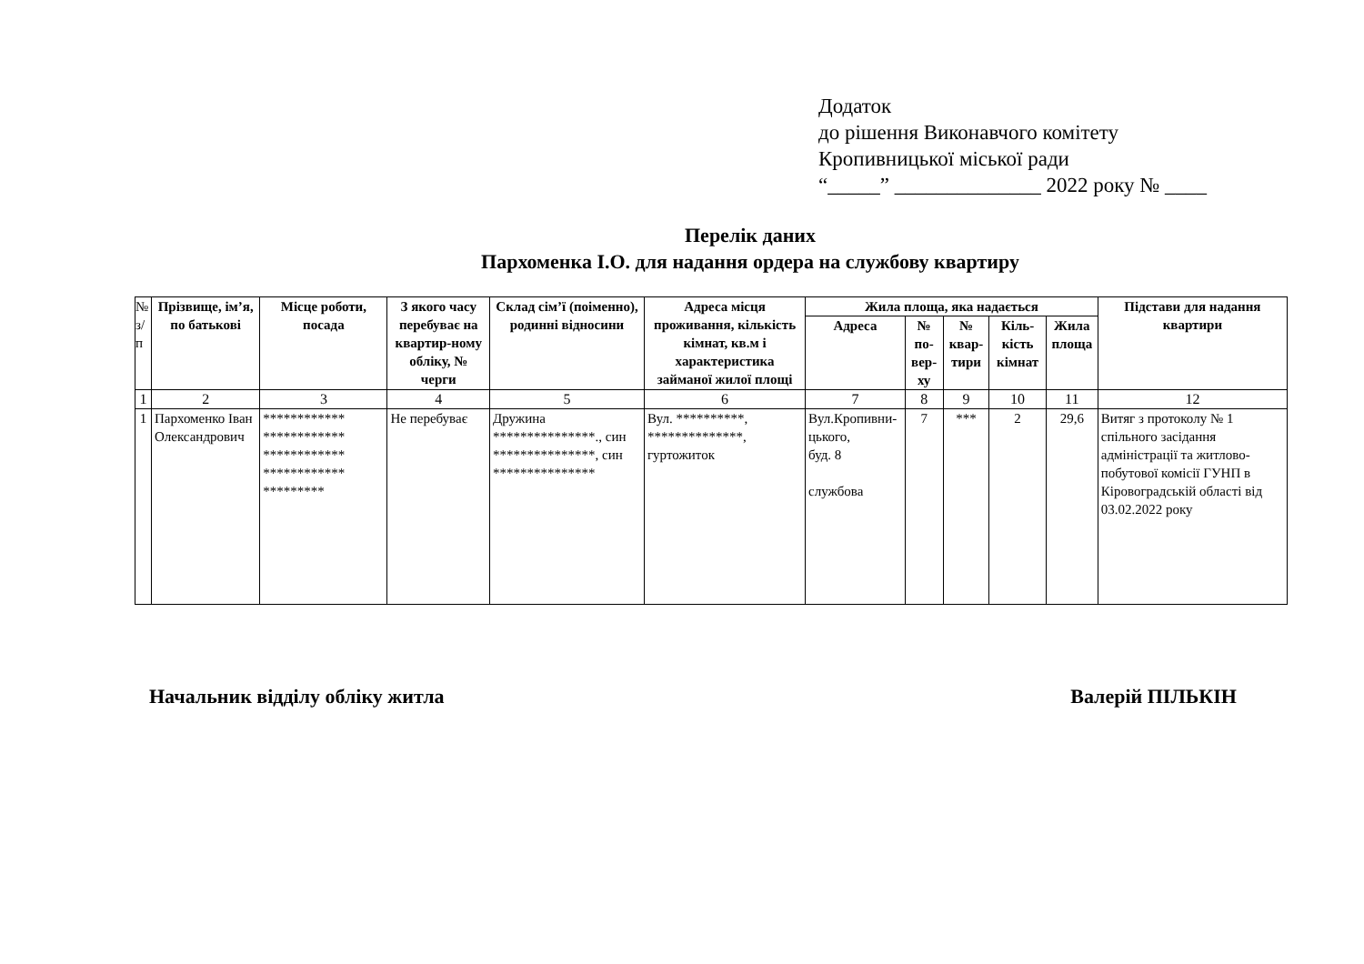Додаток
до рішення Виконавчого комітету
Кропивницької міської ради
“_____” ______________ 2022 року № ____
Перелік даних
Пархоменка І.О. для надання ордера на службову квартиру
| № з/п | Прізвище, ім’я, по батькові | Місце роботи, посада | З якого часу перебуває на квартир-ному обліку, № черги | Склад сім’ї (поіменно), родинні відносини | Адреса місця проживання, кількість кімнат, кв.м і характеристика займаної жилої площі | Жила площа, яка надається | | | | | Підстави для надання квартири |
| --- | --- | --- | --- | --- | --- | --- | --- | --- | --- | --- | --- |
| | | | | | | Адреса | № по-вер-ху | № квар-тири | Кіль-кість кімнат | Жила площа | |
| 1 | 2 | 3 | 4 | 5 | 6 | 7 | 8 | 9 | 10 | 11 | 12 |
| 1 | Пархоменко Іван Олександрович | ************ ************ ************ ************ ********* | Не перебуває | Дружина ***************., син ***************, син *************** | Вул. **********, **************, гуртожиток | Вул.Кропивни-цького, буд. 8 службова | 7 | *** | 2 | 29,6 | Витяг з протоколу № 1 спільного засідання адміністрації та житлово-побутової комісії ГУНП в Кіровоградській області від 03.02.2022 року |
Начальник відділу обліку житла Валерій ПІЛЬКІН